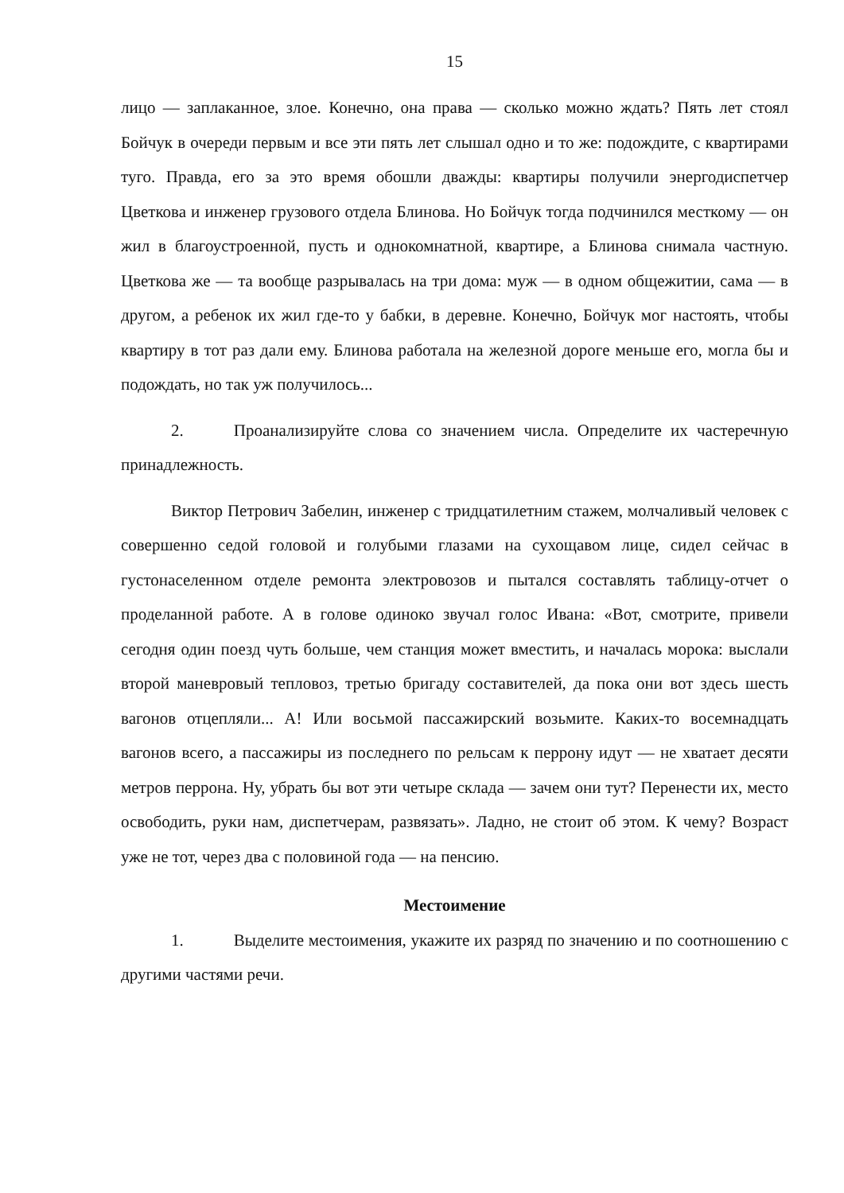15
лицо — заплаканное, злое. Конечно, она права — сколько можно ждать? Пять лет стоял Бойчук в очереди первым и все эти пять лет слышал одно и то же: подождите, с квартирами туго. Правда, его за это время обошли дважды: квартиры получили энергодиспетчер Цветкова и инженер грузового отдела Блинова. Но Бойчук тогда подчинился месткому — он жил в благоустроенной, пусть и однокомнатной, квартире, а Блинова снимала частную. Цветкова же — та вообще разрывалась на три дома: муж — в одном общежитии, сама — в другом, а ребенок их жил где-то у бабки, в деревне. Конечно, Бойчук мог настоять, чтобы квартиру в тот раз дали ему. Блинова работала на железной дороге меньше его, могла бы и подождать, но так уж получилось...
2. Проанализируйте слова со значением числа. Определите их частеречную принадлежность.
Виктор Петрович Забелин, инженер с тридцатилетним стажем, молчаливый человек с совершенно седой головой и голубыми глазами на сухощавом лице, сидел сейчас в густонаселенном отделе ремонта электровозов и пытался составлять таблицу-отчет о проделанной работе. А в голове одиноко звучал голос Ивана: «Вот, смотрите, привели сегодня один поезд чуть больше, чем станция может вместить, и началась морока: выслали второй маневровый тепловоз, третью бригаду составителей, да пока они вот здесь шесть вагонов отцепляли... А! Или восьмой пассажирский возьмите. Каких-то восемнадцать вагонов всего, а пассажиры из последнего по рельсам к перрону идут — не хватает десяти метров перрона. Ну, убрать бы вот эти четыре склада — зачем они тут? Перенести их, место освободить, руки нам, диспетчерам, развязать». Ладно, не стоит об этом. К чему? Возраст уже не тот, через два с половиной года — на пенсию.
Местоимение
1. Выделите местоимения, укажите их разряд по значению и по соотношению с другими частями речи.